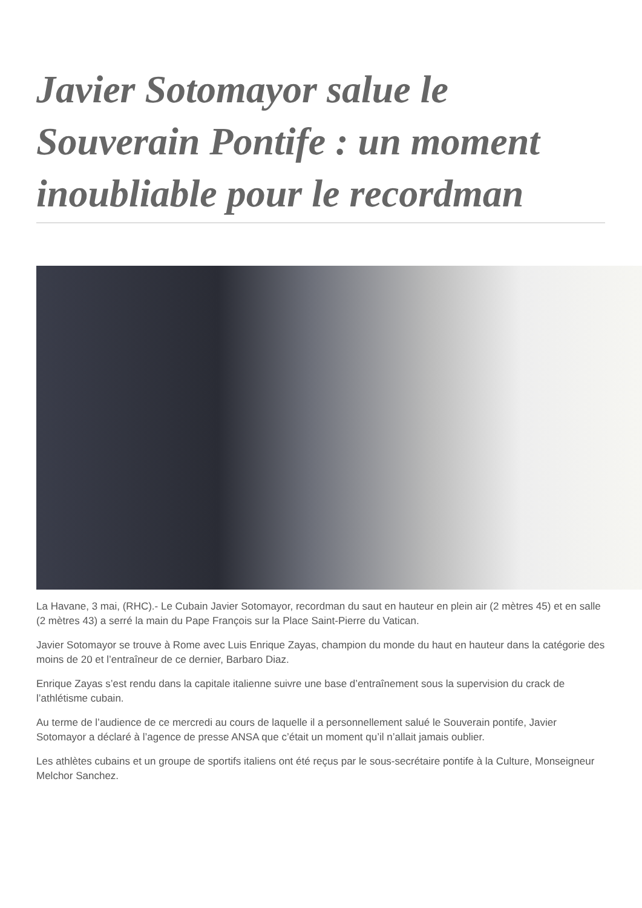Javier Sotomayor salue le Souverain Pontife : un moment inoubliable pour le recordman
La Havane, 3 mai, (RHC).- Le Cubain Javier Sotomayor, recordman du saut en hauteur en plein air (2 mètres 45) et en salle (2 mètres 43) a serré la main du Pape François sur la Place Saint-Pierre du Vatican.
Javier Sotomayor se trouve à Rome avec Luis Enrique Zayas, champion du monde du haut en hauteur dans la catégorie des moins de 20 et l’entraîneur de ce dernier, Barbaro Diaz.
Enrique Zayas s’est rendu dans la capitale italienne suivre une base d’entraînement sous la supervision du crack de l’athlétisme cubain.
Au terme de l’audience de ce mercredi au cours de laquelle il a personnellement salué le Souverain pontife, Javier Sotomayor a déclaré à l’agence de presse ANSA que c’était un moment qu’il n’allait jamais oublier.
Les athlètes cubains et un groupe de sportifs italiens ont été reçus par le sous-secrétaire pontife à la Culture, Monseigneur Melchor Sanchez.